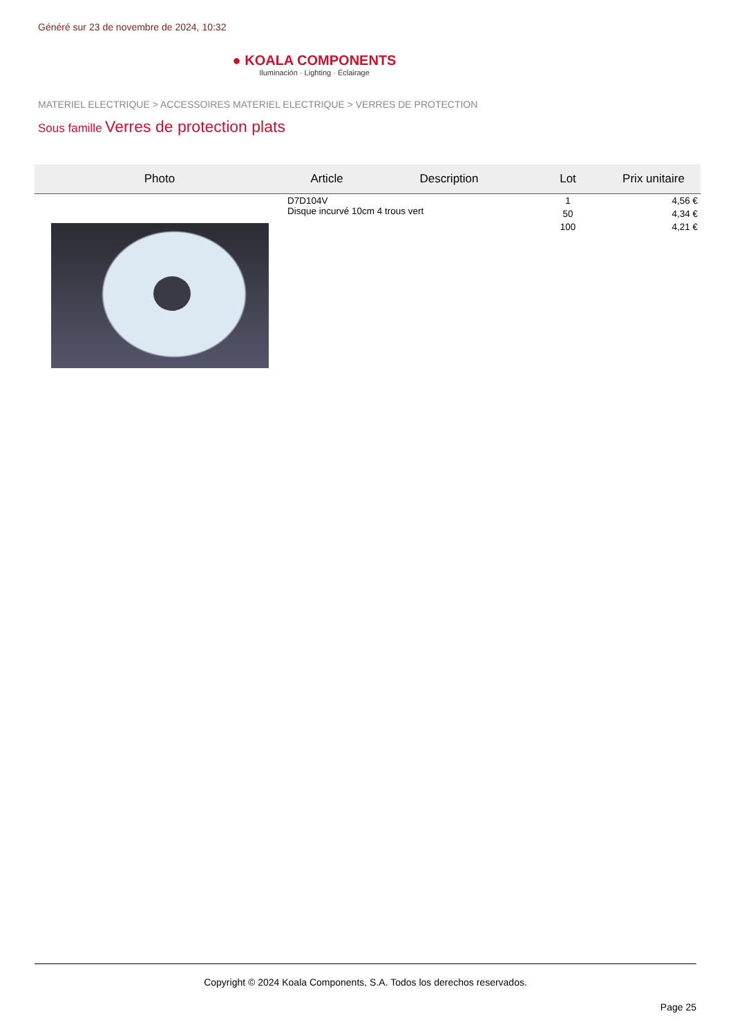Généré sur 23 de novembre de 2024, 10:32
● KOALA COMPONENTS
Iluminación · Lighting · Éclairage
MATERIEL ELECTRIQUE > ACCESSOIRES MATERIEL ELECTRIQUE > VERRES DE PROTECTION
Sous famille Verres de protection plats
| Photo | Article | Description | Lot | Prix unitaire |
| --- | --- | --- | --- | --- |
| | D7D104V Disque incurvé 10cm 4 trous vert | | 1 | 4,56 € |
| | | | 50 | 4,34 € |
| | | | 100 | 4,21 € |
Copyright © 2024 Koala Components, S.A. Todos los derechos reservados.
Page 25